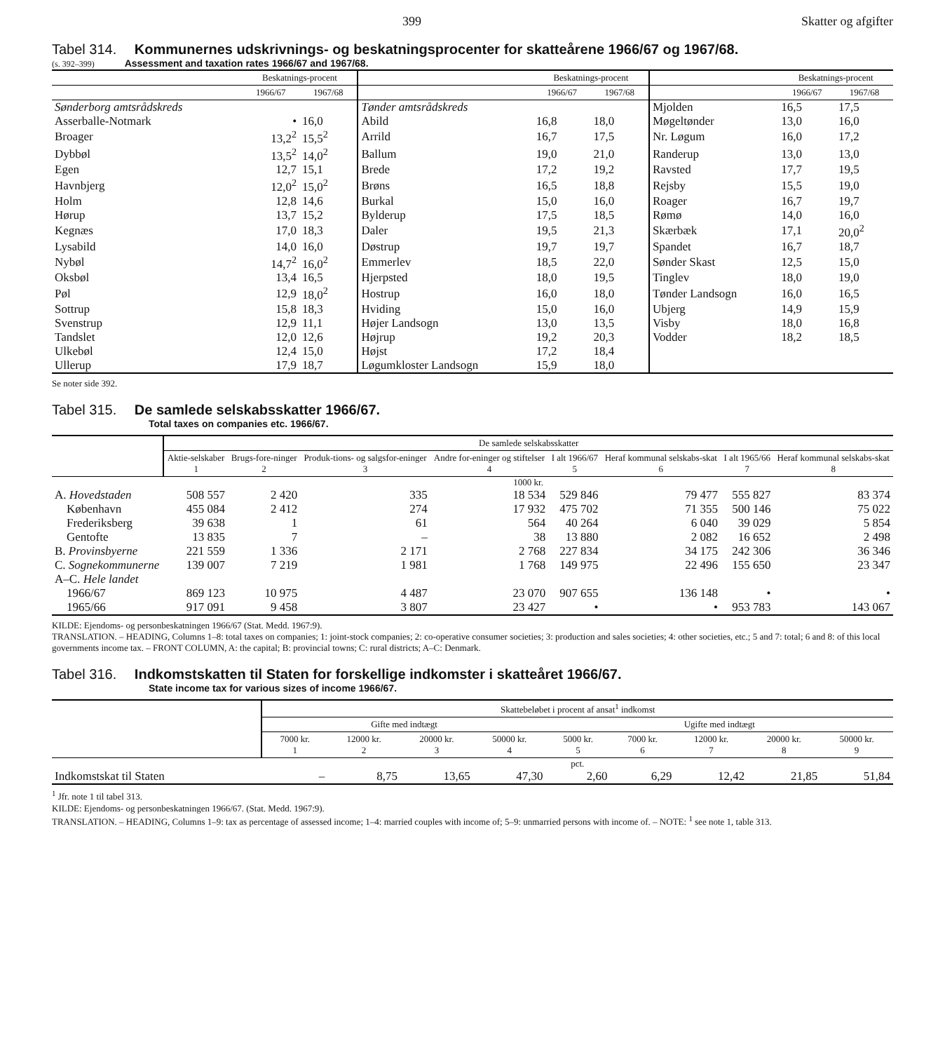399 Skatter og afgifter
Tabel 314. Kommunernes udskrivnings- og beskatningsprocenter for skatteårene 1966/67 og 1967/68.
(s. 392–399) Assessment and taxation rates 1966/67 and 1967/68.
| | Beskatnings-procent | | | Beskatnings-procent | | | Beskatnings-procent | |
| --- | --- | --- | --- | --- | --- | --- | --- | --- |
| | 1966/67 | 1967/68 | | 1966/67 | 1967/68 | | 1966/67 | 1967/68 |
| Sønderborg amtsrådskreds | | | Tønder amtsrådskreds | | | Mjolden | 16,5 | 17,5 |
| Asserballe-Notmark | • | 16,0 | Abild | 16,8 | 18,0 | Møgeltønder | 13,0 | 16,0 |
| Broager | 13,2<sup>2</sup> | 15,5<sup>2</sup> | Arrild | 16,7 | 17,5 | Nr. Løgum | 16,0 | 17,2 |
| Dybbøl | 13,5<sup>2</sup> | 14,0<sup>2</sup> | Ballum | 19,0 | 21,0 | Randerup | 13,0 | 13,0 |
| Egen | 12,7 | 15,1 | Brede | 17,2 | 19,2 | Ravsted | 17,7 | 19,5 |
| Havnbjerg | 12,0<sup>2</sup> | 15,0<sup>2</sup> | Brøns | 16,5 | 18,8 | Rejsby | 15,5 | 19,0 |
| Holm | 12,8 | 14,6 | Burkal | 15,0 | 16,0 | Roager | 16,7 | 19,7 |
| Hørup | 13,7 | 15,2 | Bylderup | 17,5 | 18,5 | Rømø | 14,0 | 16,0 |
| Kegnæs | 17,0 | 18,3 | Daler | 19,5 | 21,3 | Skærbæk | 17,1 | 20,0<sup>2</sup> |
| Lysabild | 14,0 | 16,0 | Døstrup | 19,7 | 19,7 | Spandet | 16,7 | 18,7 |
| Nybøl | 14,7<sup>2</sup> | 16,0<sup>2</sup> | Emmerlev | 18,5 | 22,0 | Sønder Skast | 12,5 | 15,0 |
| Oksbøl | 13,4 | 16,5 | Hjerpsted | 18,0 | 19,5 | Tinglev | 18,0 | 19,0 |
| Pøl | 12,9 | 18,0<sup>2</sup> | Hostrup | 16,0 | 18,0 | Tønder Landsogn | 16,0 | 16,5 |
| Sottrup | 15,8 | 18,3 | Hviding | 15,0 | 16,0 | Ubjerg | 14,9 | 15,9 |
| Svenstrup | 12,9 | 11,1 | Højer Landsogn | 13,0 | 13,5 | Visby | 18,0 | 16,8 |
| Tandslet | 12,0 | 12,6 | Højrup | 19,2 | 20,3 | Vodder | 18,2 | 18,5 |
| Ulkebøl | 12,4 | 15,0 | Højst | 17,2 | 18,4 | | | |
| Ullerup | 17,9 | 18,7 | Løgumkloster Landsogn | 15,9 | 18,0 | | | |
Se noter side 392.
Tabel 315. De samlede selskabsskatter 1966/67.
Total taxes on companies etc. 1966/67.
| | De samlede selskabsskatter | | | | | | | |
| --- | --- | --- | --- | --- | --- | --- | --- | --- |
| | Aktie-selskaber 1 | Brugs-fore-ninger 2 | Produk-tions- og salgsfor-eninger 3 | Andre for-eninger og stiftelser 4 | I alt 1966/67 5 | Heraf kommunal selskabs-skat 6 | I alt 1965/66 7 | Heraf kommunal selskabs-skat 8 |
| | 1000 kr. | | | | | | | |
| A. Hovedstaden | 508 557 | 2 420 | 335 | 18 534 | 529 846 | 79 477 | 555 827 | 83 374 |
| København | 455 084 | 2 412 | 274 | 17 932 | 475 702 | 71 355 | 500 146 | 75 022 |
| Frederiksberg | 39 638 | 1 | 61 | 564 | 40 264 | 6 040 | 39 029 | 5 854 |
| Gentofte | 13 835 | 7 | – | 38 | 13 880 | 2 082 | 16 652 | 2 498 |
| B. Provinsbyerne | 221 559 | 1 336 | 2 171 | 2 768 | 227 834 | 34 175 | 242 306 | 36 346 |
| C. Sognekommunerne | 139 007 | 7 219 | 1 981 | 1 768 | 149 975 | 22 496 | 155 650 | 23 347 |
| A–C. Hele landet | | | | | | | | |
| 1966/67 | 869 123 | 10 975 | 4 487 | 23 070 | 907 655 | 136 148 | • | • |
| 1965/66 | 917 091 | 9 458 | 3 807 | 23 427 | • | • | 953 783 | 143 067 |
KILDE: Ejendoms- og personbeskatningen 1966/67 (Stat. Medd. 1967:9).
TRANSLATION. – HEADING, Columns 1–8: total taxes on companies; 1: joint-stock companies; 2: co-operative consumer societies; 3: production and sales societies; 4: other societies, etc.; 5 and 7: total; 6 and 8: of this local governments income tax. – FRONT COLUMN, A: the capital; B: provincial towns; C: rural districts; A–C: Denmark.
Tabel 316. Indkomstskatten til Staten for forskellige indkomster i skatteåret 1966/67.
State income tax for various sizes of income 1966/67.
| | Skattebeløbet i procent af ansat<sup>1</sup> indkomst | | | | | | | | |
| --- | --- | --- | --- | --- | --- | --- | --- | --- | --- |
| | Gifte med indtægt | | | | Ugifte med indtægt | | | | |
| | 7000 kr. 1 | 12000 kr. 2 | 20000 kr. 3 | 50000 kr. 4 | 5000 kr. 5 | 7000 kr. 6 | 12000 kr. 7 | 20000 kr. 8 | 50000 kr. 9 |
| | pct. | | | | | | | | |
| Indkomstskat til Staten | – | 8,75 | 13,65 | 47,30 | 2,60 | 6,29 | 12,42 | 21,85 | 51,84 |
<sup>1</sup> Jfr. note 1 til tabel 313.
KILDE: Ejendoms- og personbeskatningen 1966/67. (Stat. Medd. 1967:9).
TRANSLATION. – HEADING, Columns 1–9: tax as percentage of assessed income; 1–4: married couples with income of; 5–9: unmarried persons with income of. – NOTE: <sup>1</sup> see note 1, table 313.